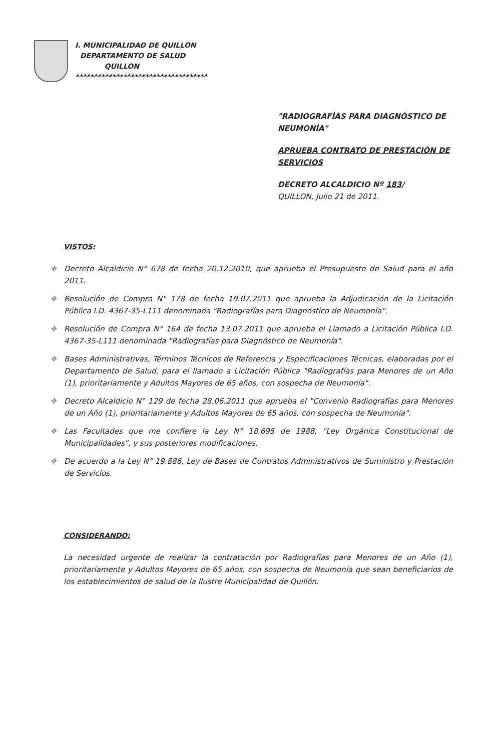I. MUNICIPALIDAD DE QUILLON
DEPARTAMENTO DE SALUD
QUILLON
************************************
"RADIOGRAFÍAS PARA DIAGNÓSTICO DE NEUMONÍA"
APRUEBA CONTRATO DE PRESTACIÓN DE SERVICIOS
DECRETO ALCALDICIO Nº 183/
QUILLON, Julio 21 de 2011.
VISTOS:
❖ Decreto Alcaldicio N° 678 de fecha 20.12.2010, que aprueba el Presupuesto de Salud para el año 2011.
❖ Resolución de Compra N° 178 de fecha 19.07.2011 que aprueba la Adjudicación de la Licitación Pública I.D. 4367-35-L111 denominada "Radiografías para Diagnóstico de Neumonía".
❖ Resolución de Compra N° 164 de fecha 13.07.2011 que aprueba el Llamado a Licitación Pública I.D. 4367-35-L111 denominada "Radiografías para Diagnóstico de Neumonía".
❖ Bases Administrativas, Términos Técnicos de Referencia y Especificaciones Técnicas, elaboradas por el Departamento de Salud, para el llamado a Licitación Pública "Radiografías para Menores de un Año (1), prioritariamente y Adultos Mayores de 65 años, con sospecha de Neumonía".
❖ Decreto Alcaldicio N° 129 de fecha 28.06.2011 que aprueba el "Convenio Radiografías para Menores de un Año (1), prioritariamente y Adultos Mayores de 65 años, con sospecha de Neumonía".
❖ Las Facultades que me confiere la Ley N° 18.695 de 1988, "Ley Orgánica Constitucional de Municipalidades", y sus posteriores modificaciones.
❖ De acuerdo a la Ley N° 19.886, Ley de Bases de Contratos Administrativos de Suministro y Prestación de Servicios.
CONSIDERANDO:
La necesidad urgente de realizar la contratación por Radiografías para Menores de un Año (1), prioritariamente y Adultos Mayores de 65 años, con sospecha de Neumonía que sean beneficiarios de los establecimientos de salud de la Ilustre Municipalidad de Quillón.